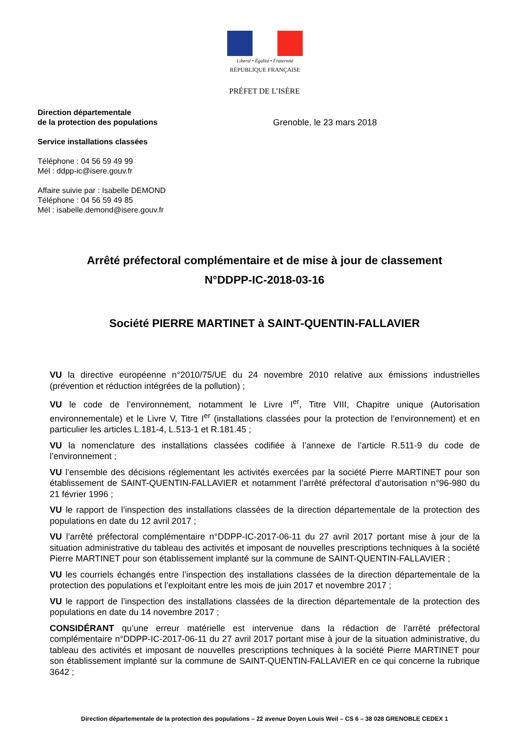Liberté • Égalité • Fraternité
RÉPUBLIQUE FRANÇAISE
PRÉFET DE L’ISÈRE
Direction départementale
de la protection des populations
Service installations classées
Téléphone : 04 56 59 49 99
Mél : ddpp-ic@isere.gouv.fr
Affaire suivie par : Isabelle DEMOND
Téléphone : 04 56 59 49 85
Mél : isabelle.demond@isere.gouv.fr
Grenoble, le 23 mars 2018
Arrêté préfectoral complémentaire et de mise à jour de classement
N°DDPP-IC-2018-03-16
Société PIERRE MARTINET à SAINT-QUENTIN-FALLAVIER
VU la directive européenne n°2010/75/UE du 24 novembre 2010 relative aux émissions industrielles (prévention et réduction intégrées de la pollution) ;
VU le code de l’environnement, notamment le Livre I<sup>er</sup>, Titre VIII, Chapitre unique (Autorisation environnementale) et le Livre V, Titre I<sup>er</sup> (installations classées pour la protection de l’environnement) et en particulier les articles L.181-4, L.513-1 et R.181.45 ;
VU la nomenclature des installations classées codifiée à l’annexe de l’article R.511-9 du code de l’environnement ;
VU l’ensemble des décisions réglementant les activités exercées par la société Pierre MARTINET pour son établissement de SAINT-QUENTIN-FALLAVIER et notamment l’arrêté préfectoral d’autorisation n°96-980 du 21 février 1996 ;
VU le rapport de l’inspection des installations classées de la direction départementale de la protection des populations en date du 12 avril 2017 ;
VU l’arrêté préfectoral complémentaire n°DDPP-IC-2017-06-11 du 27 avril 2017 portant mise à jour de la situation administrative du tableau des activités et imposant de nouvelles prescriptions techniques à la société Pierre MARTINET pour son établissement implanté sur la commune de SAINT-QUENTIN-FALLAVIER ;
VU les courriels échangés entre l’inspection des installations classées de la direction départementale de la protection des populations et l’exploitant entre les mois de juin 2017 et novembre 2017 ;
VU le rapport de l’inspection des installations classées de la direction départementale de la protection des populations en date du 14 novembre 2017 ;
CONSIDÉRANT qu’une erreur matérielle est intervenue dans la rédaction de l’arrêté préfectoral complémentaire n°DDPP-IC-2017-06-11 du 27 avril 2017 portant mise à jour de la situation administrative, du tableau des activités et imposant de nouvelles prescriptions techniques à la société Pierre MARTINET pour son établissement implanté sur la commune de SAINT-QUENTIN-FALLAVIER en ce qui concerne la rubrique 3642 ;
Direction départementale de la protection des populations – 22 avenue Doyen Louis Weil – CS 6 – 38 028 GRENOBLE CEDEX 1